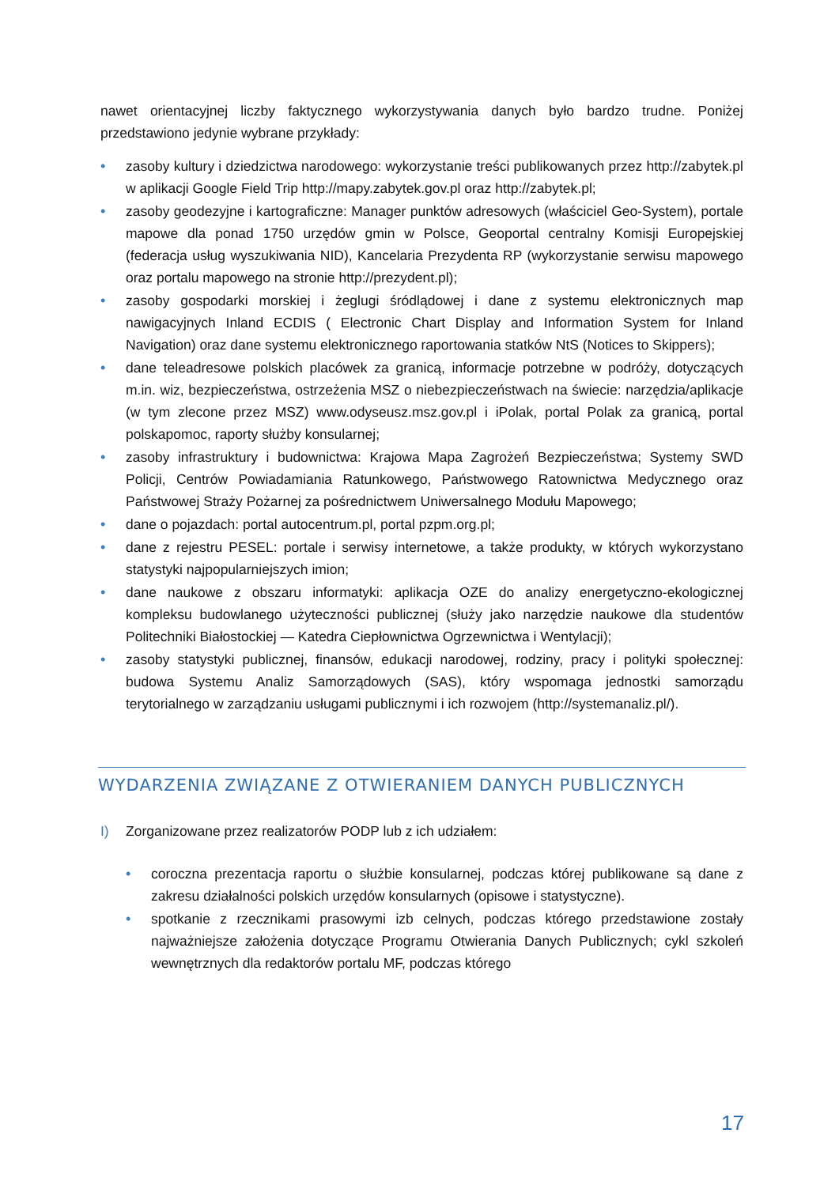nawet orientacyjnej liczby faktycznego wykorzystywania danych było bardzo trudne. Poniżej przedstawiono jedynie wybrane przykłady:
• zasoby kultury i dziedzictwa narodowego: wykorzystanie treści publikowanych przez http://zabytek.pl w aplikacji Google Field Trip http://mapy.zabytek.gov.pl oraz http://zabytek.pl;
• zasoby geodezyjne i kartograficzne: Manager punktów adresowych (właściciel Geo-System), portale mapowe dla ponad 1750 urzędów gmin w Polsce, Geoportal centralny Komisji Europejskiej (federacja usług wyszukiwania NID), Kancelaria Prezydenta RP (wykorzystanie serwisu mapowego oraz portalu mapowego na stronie http://prezydent.pl);
• zasoby gospodarki morskiej i żeglugi śródlądowej i dane z systemu elektronicznych map nawigacyjnych Inland ECDIS ( Electronic Chart Display and Information System for Inland Navigation) oraz dane systemu elektronicznego raportowania statków NtS (Notices to Skippers);
• dane teleadresowe polskich placówek za granicą, informacje potrzebne w podróży, dotyczących m.in. wiz, bezpieczeństwa, ostrzeżenia MSZ o niebezpieczeństwach na świecie: narzędzia/aplikacje (w tym zlecone przez MSZ) www.odyseusz.msz.gov.pl i iPolak, portal Polak za granicą, portal polskapomoc, raporty służby konsularnej;
• zasoby infrastruktury i budownictwa: Krajowa Mapa Zagrożeń Bezpieczeństwa; Systemy SWD Policji, Centrów Powiadamiania Ratunkowego, Państwowego Ratownictwa Medycznego oraz Państwowej Straży Pożarnej za pośrednictwem Uniwersalnego Modułu Mapowego;
• dane o pojazdach: portal autocentrum.pl, portal pzpm.org.pl;
• dane z rejestru PESEL: portale i serwisy internetowe, a także produkty, w których wykorzystano statystyki najpopularniejszych imion;
• dane naukowe z obszaru informatyki: aplikacja OZE do analizy energetyczno-ekologicznej kompleksu budowlanego użyteczności publicznej (służy jako narzędzie naukowe dla studentów Politechniki Białostockiej — Katedra Ciepłownictwa Ogrzewnictwa i Wentylacji);
• zasoby statystyki publicznej, finansów, edukacji narodowej, rodziny, pracy i polityki społecznej: budowa Systemu Analiz Samorządowych (SAS), który wspomaga jednostki samorządu terytorialnego w zarządzaniu usługami publicznymi i ich rozwojem (http://systemanaliz.pl/).
WYDARZENIA ZWIĄZANE Z OTWIERANIEM DANYCH PUBLICZNYCH
I) Zorganizowane przez realizatorów PODP lub z ich udziałem:
• coroczna prezentacja raportu o służbie konsularnej, podczas której publikowane są dane z zakresu działalności polskich urzędów konsularnych (opisowe i statystyczne).
• spotkanie z rzecznikami prasowymi izb celnych, podczas którego przedstawione zostały najważniejsze założenia dotyczące Programu Otwierania Danych Publicznych; cykl szkoleń wewnętrznych dla redaktorów portalu MF, podczas którego
17